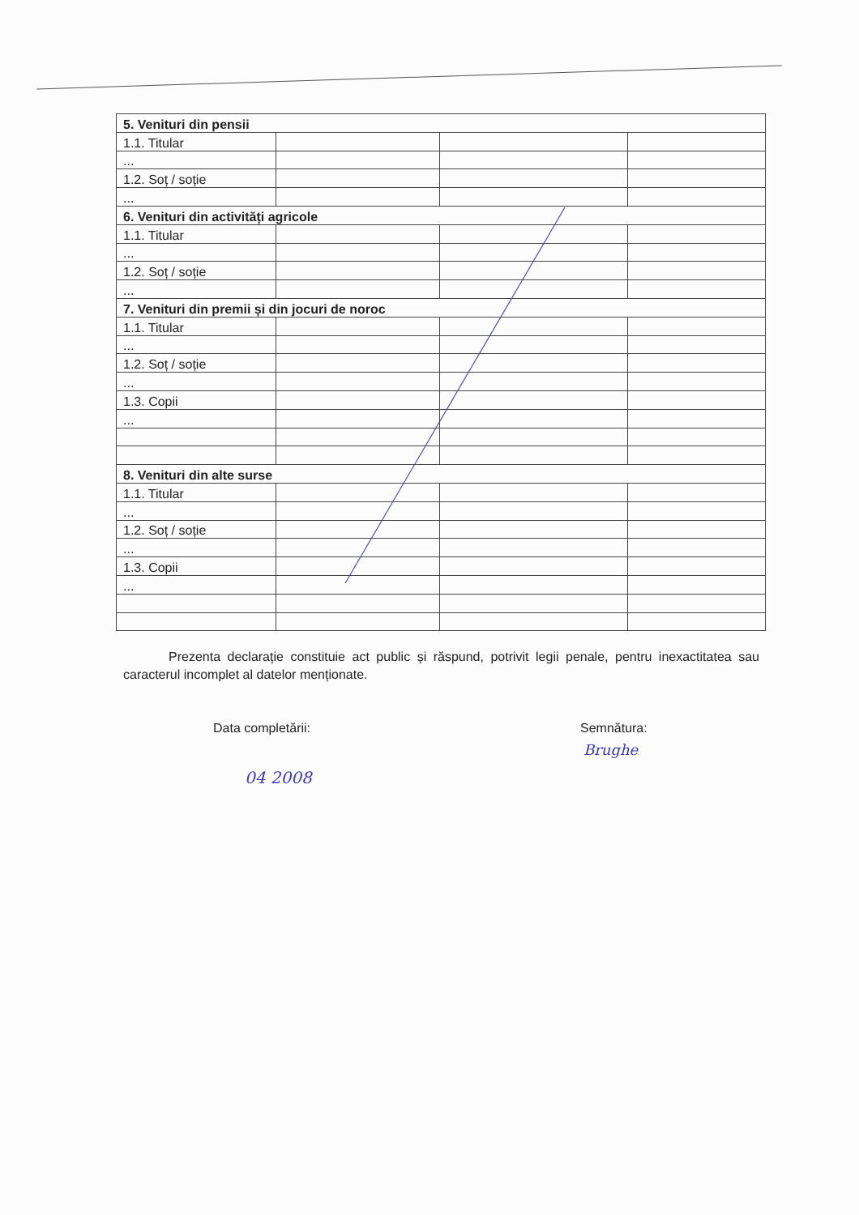| 5. Venituri din pensii | | | |
| 1.1. Titular | | | |
| ... | | | |
| 1.2. Soț / soție | | | |
| ... | | | |
| 6. Venituri din activități agricole | | | |
| 1.1. Titular | | | |
| ... | | | |
| 1.2. Soț / soție | | | |
| ... | | | |
| 7. Venituri din premii și din jocuri de noroc | | | |
| 1.1. Titular | | | |
| ... | | | |
| 1.2. Soț / soție | | | |
| ... | | | |
| 1.3. Copii | | | |
| ... | | | |
| 8. Venituri din alte surse | | | |
| 1.1. Titular | | | |
| ... | | | |
| 1.2. Soț / soție | | | |
| ... | | | |
| 1.3. Copii | | | |
| ... | | | |
Prezenta declarație constituie act public și răspund, potrivit legii penale, pentru inexactitatea sau caracterul incomplet al datelor menționate.
Data completării: Semnătura:
04 2008
Brughe